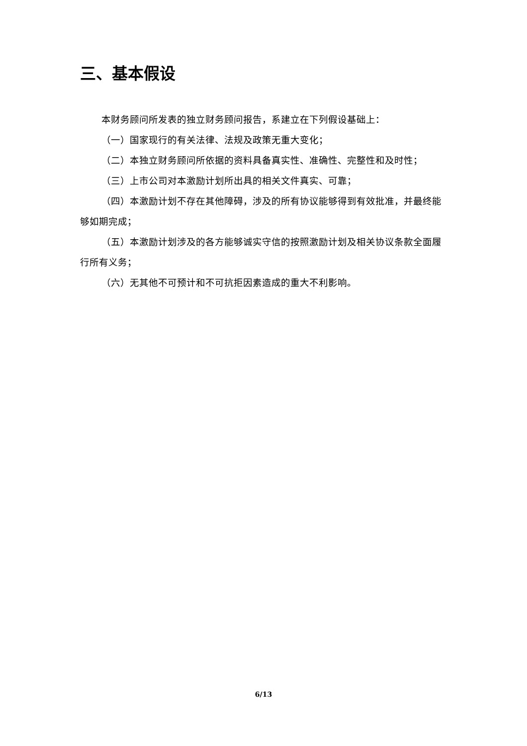三、基本假设
本财务顾问所发表的独立财务顾问报告，系建立在下列假设基础上：
（一）国家现行的有关法律、法规及政策无重大变化；
（二）本独立财务顾问所依据的资料具备真实性、准确性、完整性和及时性；
（三）上市公司对本激励计划所出具的相关文件真实、可靠；
（四）本激励计划不存在其他障碍，涉及的所有协议能够得到有效批准，并最终能够如期完成；
（五）本激励计划涉及的各方能够诚实守信的按照激励计划及相关协议条款全面履行所有义务；
（六）无其他不可预计和不可抗拒因素造成的重大不利影响。
6/13